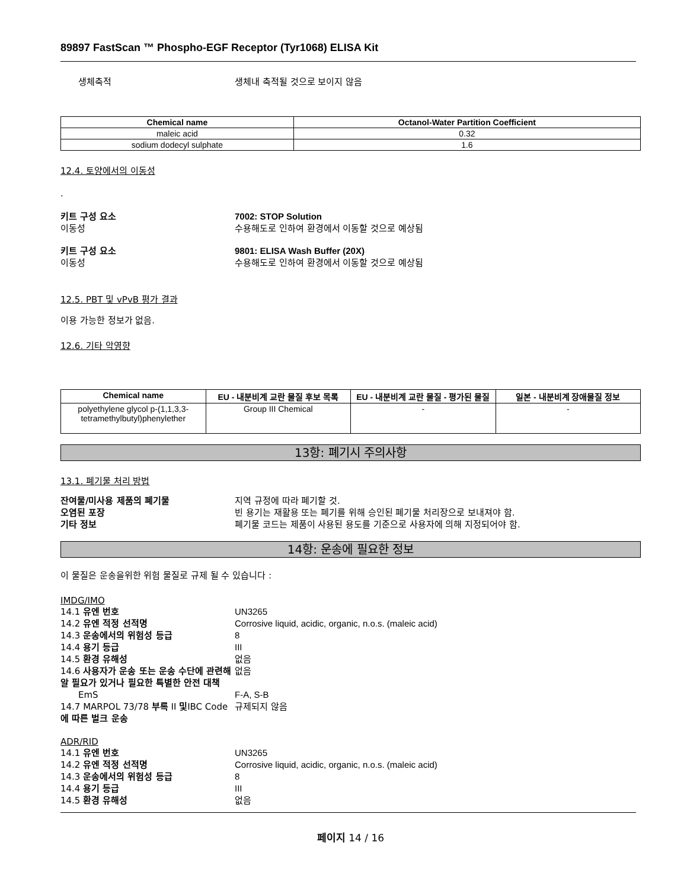89897 FastScan ™ Phospho-EGF Receptor (Tyr1068) ELISA Kit
생체축적 생체내 축적될 것으로 보이지 않음
| Chemical name | Octanol-Water Partition Coefficient |
| --- | --- |
| maleic acid | 0.32 |
| sodium dodecyl sulphate | 1.6 |
12.4. 토양에서의 이동성
.
키트 구성 요소 7002: STOP Solution
이동성 수용해도로 인하여 환경에서 이동할 것으로 예상됨
키트 구성 요소 9801: ELISA Wash Buffer (20X)
이동성 수용해도로 인하여 환경에서 이동할 것으로 예상됨
12.5. PBT 및 vPvB 평가 결과
이용 가능한 정보가 없음.
12.6. 기타 악영향
| Chemical name | EU - 내분비계 교란 물질 후보 목록 | EU - 내분비계 교란 물질 - 평가된 물질 | 일본 - 내분비계 장애물질 정보 |
| --- | --- | --- | --- |
| polyethylene glycol p-(1,1,3,3-tetramethylbutyl)phenylether | Group III Chemical | - | - |
13항: 폐기시 주의사항
13.1. 폐기물 처리 방법
잔여물/미사용 제품의 폐기물 지역 규정에 따라 폐기할 것.
오염된 포장 빈 용기는 재활용 또는 폐기를 위해 승인된 폐기물 처리장으로 보내져야 함.
기타 정보 폐기물 코드는 제품이 사용된 용도를 기준으로 사용자에 의해 지정되어야 함.
14항: 운송에 필요한 정보
이 물질은 운송을위한 위험 물질로 규제 될 수 있습니다 :
IMDG/IMO
14.1 유엔 번호 UN3265
14.2 유엔 적정 선적명 Corrosive liquid, acidic, organic, n.o.s. (maleic acid)
14.3 운송에서의 위험성 등급 8
14.4 용기 등급 III
14.5 환경 유해성 없음
14.6 사용자가 운송 또는 운송 수단에 관련해 알 필요가 있거나 필요한 특별한 안전 대책
없음
EmS F-A, S-B
14.7 MARPOL 73/78 부록 II 및IBC Code에 따른 벌크 운송
규제되지 않음
ADR/RID
14.1 유엔 번호 UN3265
14.2 유엔 적정 선적명 Corrosive liquid, acidic, organic, n.o.s. (maleic acid)
14.3 운송에서의 위험성 등급 8
14.4 용기 등급 III
14.5 환경 유해성 없음
페이지 14 / 16